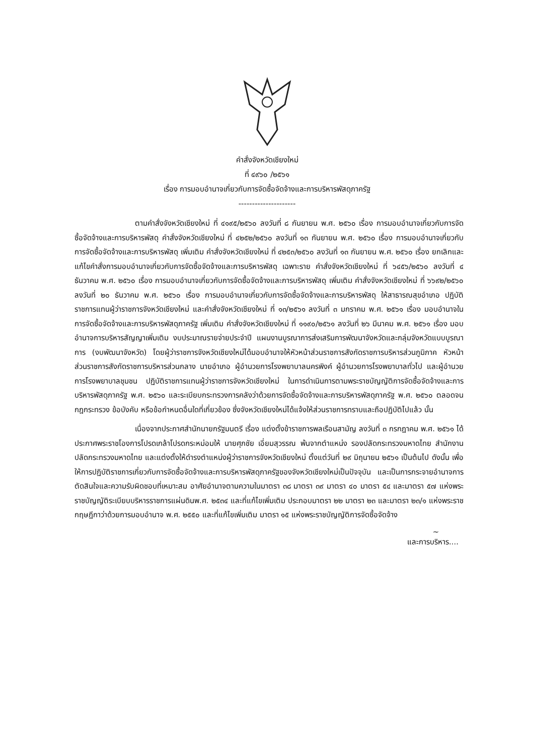คำสั่งจังหวัดเชียงใหม่
ที่ ๔๙๖๐ /๒๕๖๑
เรื่อง การมอบอำนาจเกี่ยวกับการจัดซื้อจัดจ้างและการบริหารพัสดุภาครัฐ
---------------------
ตามคำสั่งจังหวัดเชียงใหม่ ที่ ๔๑๙๕/๒๕๖๐ ลงวันที่ ๘ กันยายน พ.ศ. ๒๕๖๐ เรื่อง การมอบอำนาจเกี่ยวกับการจัดซื้อจัดจ้างและการบริหารพัสดุ คำสั่งจังหวัดเชียงใหม่ ที่ ๔๒๕๒/๒๕๖๐ ลงวันที่ ๑๓ กันยายน พ.ศ. ๒๕๖๐ เรื่อง การมอบอำนาจเกี่ยวกับการจัดซื้อจัดจ้างและการบริหารพัสดุ เพิ่มเติม คำสั่งจังหวัดเชียงใหม่ ที่ ๔๒๕๓/๒๕๖๐ ลงวันที่ ๑๓ กันยายน พ.ศ. ๒๕๖๐ เรื่อง ยกเลิกและแก้ไขคำสั่งการมอบอำนาจเกี่ยวกับการจัดซื้อจัดจ้างและการบริหารพัสดุ เฉพาะราย คำสั่งจังหวัดเชียงใหม่ ที่ ๖๔๕๖/๒๕๖๐ ลงวันที่ ๔ ธันวาคม พ.ศ. ๒๕๖๐ เรื่อง การมอบอำนาจเกี่ยวกับการจัดซื้อจัดจ้างและการบริหารพัสดุ เพิ่มเติม คำสั่งจังหวัดเชียงใหม่ ที่ ๖๖๙๒/๒๕๖๐ ลงวันที่ ๒๐ ธันวาคม พ.ศ. ๒๕๖๐ เรื่อง การมอบอำนาจเกี่ยวกับการจัดซื้อจัดจ้างและการบริหารพัสดุ ให้สาธารณสุขอำเภอ ปฏิบัติราชการแทนผู้ว่าราชการจังหวัดเชียงใหม่ และคำสั่งจังหวัดเชียงใหม่ ที่ ๑๓/๒๕๖๑ ลงวันที่ ๓ มกราคม พ.ศ. ๒๕๖๑ เรื่อง มอบอำนาจในการจัดซื้อจัดจ้างและการบริหารพัสดุภาครัฐ เพิ่มเติม คำสั่งจังหวัดเชียงใหม่ ที่ ๑๑๙๐/๒๕๖๑ ลงวันที่ ๒๖ มีนาคม พ.ศ. ๒๕๖๑ เรื่อง มอบอำนาจการบริหารสัญญาเพิ่มเติม งบประมาณรายจ่ายประจำปี แผนงานบูรณาการส่งเสริมการพัฒนาจังหวัดและกลุ่มจังหวัดแบบบูรณาการ (งบพัฒนาจังหวัด) โดยผู้ว่าราชการจังหวัดเชียงใหม่ได้มอบอำนาจให้หัวหน้าส่วนราชการสังกัดราชการบริหารส่วนภูมิภาค หัวหน้าส่วนราชการสังกัดราชการบริหารส่วนกลาง นายอำเภอ ผู้อำนวยการโรงพยาบาลนครพิงค์ ผู้อำนวยการโรงพยาบาลทั่วไป และผู้อำนวยการโรงพยาบาลชุมชน ปฏิบัติราชการแทนผู้ว่าราชการจังหวัดเชียงใหม่ ในการดำเนินการตามพระราชบัญญัติการจัดซื้อจัดจ้างและการบริหารพัสดุภาครัฐ พ.ศ. ๒๕๖๐ และระเบียบกระทรวงการคลังว่าด้วยการจัดซื้อจัดจ้างและการบริหารพัสดุภาครัฐ พ.ศ. ๒๕๖๐ ตลอดจนกฎกระทรวง ข้อบังคับ หรือข้อกำหนดอื่นใดที่เกี่ยวข้อง ซึ่งจังหวัดเชียงใหม่ได้แจ้งให้ส่วนราชการทราบและถือปฏิบัติไปแล้ว นั้น
เนื่องจากประกาศสำนักนายกรัฐมนตรี เรื่อง แต่งตั้งข้าราชการพลเรือนสามัญ ลงวันที่ ๓ กรกฎาคม พ.ศ. ๒๕๖๑ ได้ประกาศพระราชโองการโปรดเกล้าโปรดกระหม่อมให้ นายศุภชัย เอี่ยมสุวรรณ พ้นจากตำแหน่ง รองปลัดกระทรวงมหาดไทย สำนักงานปลัดกระทรวงมหาดไทย และแต่งตั้งให้ดำรงตำแหน่งผู้ว่าราชการจังหวัดเชียงใหม่ ตั้งแต่วันที่ ๒๙ มิถุนายน ๒๕๖๑ เป็นต้นไป ดังนั้น เพื่อให้การปฏิบัติราชการเกี่ยวกับการจัดซื้อจัดจ้างและการบริหารพัสดุภาครัฐของจังหวัดเชียงใหม่เป็นปัจจุบัน และเป็นการกระจายอำนาจการตัดสินใจและความรับผิดชอบที่เหมาะสม อาศัยอำนาจตามความในมาตรา ๓๘ มาตรา ๓๙ มาตรา ๔๐ มาตรา ๕๔ และมาตรา ๕๗ แห่งพระราชบัญญัติระเบียบบริหารราชการแผ่นดินพ.ศ. ๒๕๓๔ และที่แก้ไขเพิ่มเติม ประกอบมาตรา ๒๒ มาตรา ๒๓ และมาตรา ๒๓/๑ แห่งพระราชกฤษฎีกาว่าด้วยการมอบอำนาจ พ.ศ. ๒๕๕๐ และที่แก้ไขเพิ่มเติม มาตรา ๑๕ แห่งพระราชบัญญัติการจัดซื้อจัดจ้าง
~
และการบริหาร....